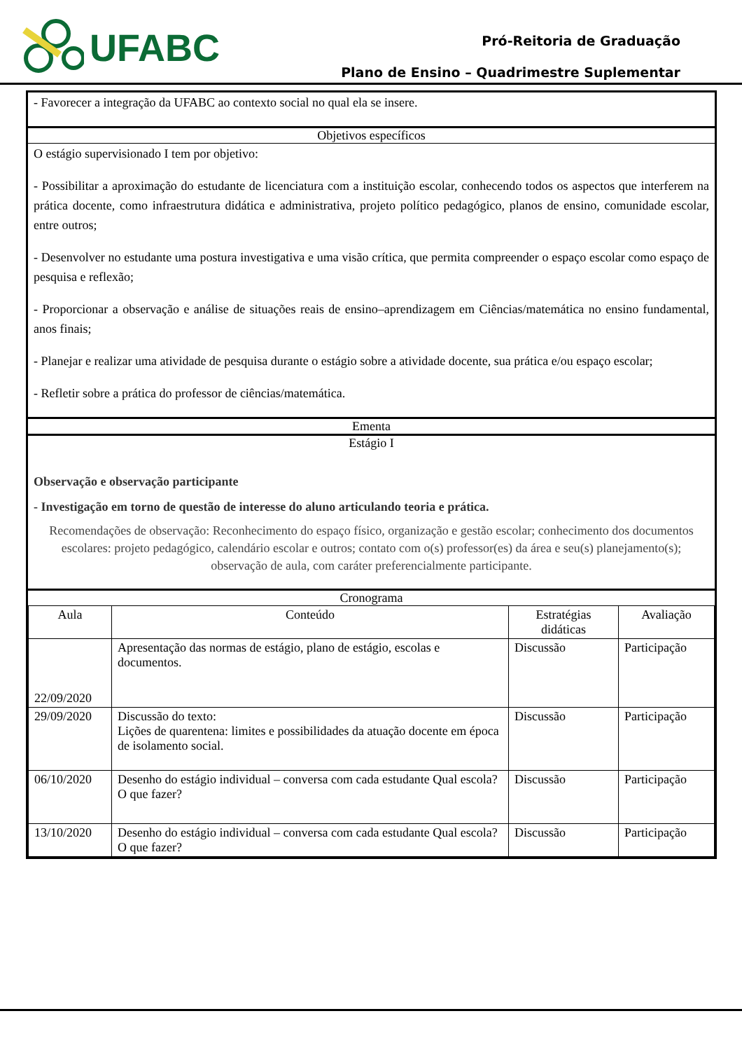UFABC
Pró-Reitoria de Graduação
Plano de Ensino – Quadrimestre Suplementar
- Favorecer a integração da UFABC ao contexto social no qual ela se insere.
Objetivos específicos
O estágio supervisionado I tem por objetivo:
- Possibilitar a aproximação do estudante de licenciatura com a instituição escolar, conhecendo todos os aspectos que interferem na prática docente, como infraestrutura didática e administrativa, projeto político pedagógico, planos de ensino, comunidade escolar, entre outros;
- Desenvolver no estudante uma postura investigativa e uma visão crítica, que permita compreender o espaço escolar como espaço de pesquisa e reflexão;
- Proporcionar a observação e análise de situações reais de ensino–aprendizagem em Ciências/matemática no ensino fundamental, anos finais;
- Planejar e realizar uma atividade de pesquisa durante o estágio sobre a atividade docente, sua prática e/ou espaço escolar;
- Refletir sobre a prática do professor de ciências/matemática.
Ementa
Estágio I
Observação e observação participante
- Investigação em torno de questão de interesse do aluno articulando teoria e prática.
Recomendações de observação: Reconhecimento do espaço físico, organização e gestão escolar; conhecimento dos documentos escolares: projeto pedagógico, calendário escolar e outros; contato com o(s) professor(es) da área e seu(s) planejamento(s); observação de aula, com caráter preferencialmente participante.
Cronograma
| Aula | Conteúdo | Estratégias didáticas | Avaliação |
| --- | --- | --- | --- |
| 22/09/2020 | Apresentação das normas de estágio, plano de estágio, escolas e documentos. | Discussão | Participação |
| 29/09/2020 | Discussão do texto: Lições de quarentena: limites e possibilidades da atuação docente em época de isolamento social. | Discussão | Participação |
| 06/10/2020 | Desenho do estágio individual – conversa com cada estudante Qual escola? O que fazer? | Discussão | Participação |
| 13/10/2020 | Desenho do estágio individual – conversa com cada estudante Qual escola? O que fazer? | Discussão | Participação |